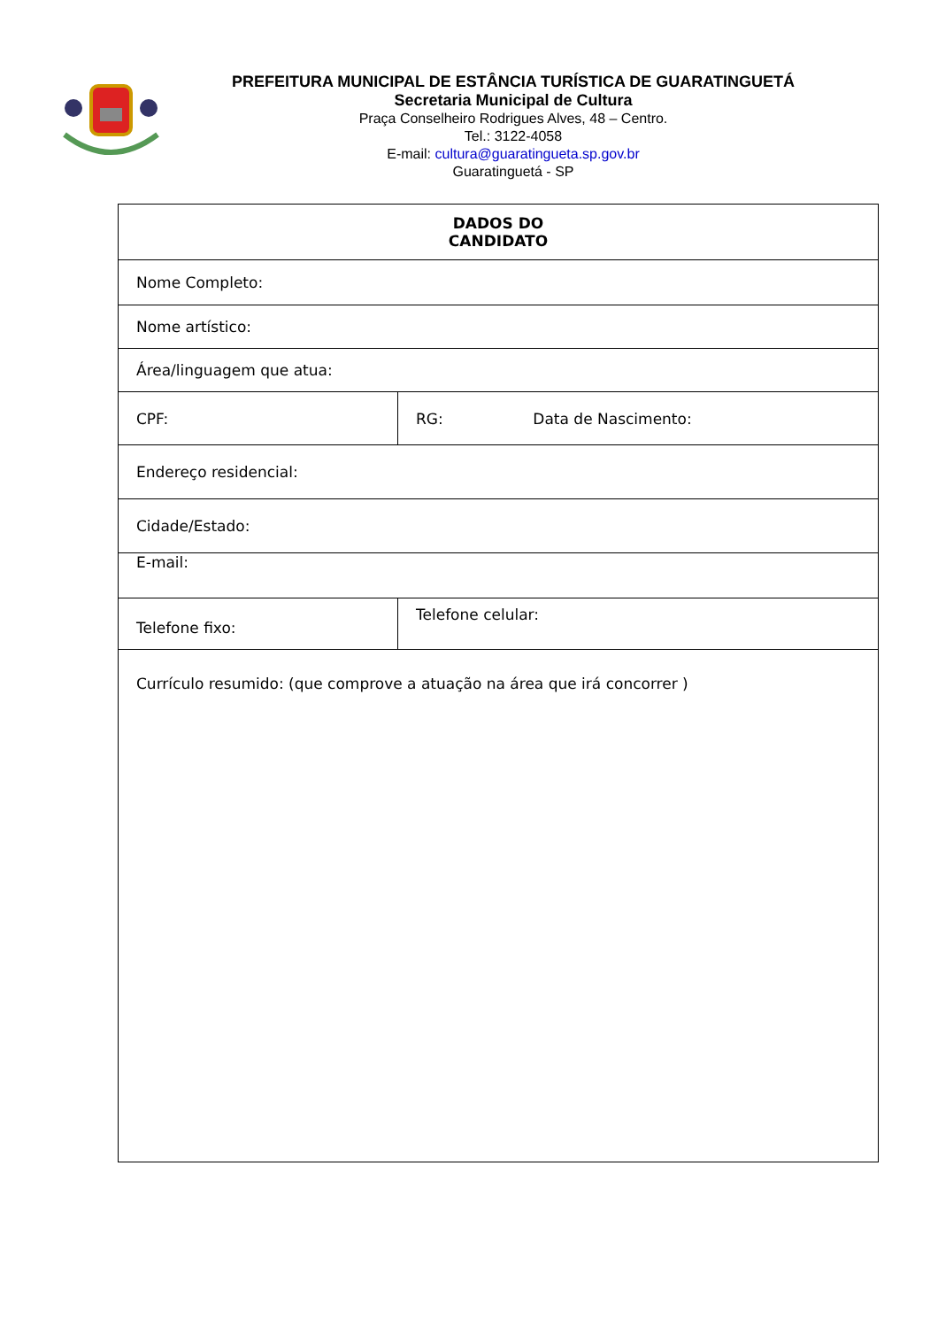PREFEITURA MUNICIPAL DE ESTÂNCIA TURÍSTICA DE GUARATINGUETÁ
Secretaria Municipal de Cultura
Praça Conselheiro Rodrigues Alves, 48 – Centro.
Tel.: 3122-4058
E-mail: cultura@guaratingueta.sp.gov.br
Guaratinguetá - SP
| DADOS DO CANDIDATO | | |
| Nome Completo: | | |
| Nome artístico: | | |
| Área/linguagem que atua: | | |
| CPF: | RG: | Data de Nascimento: |
| Endereço residencial: | | |
| Cidade/Estado: | | |
| E-mail: | | |
| Telefone fixo: | Telefone celular: | |
| Currículo resumido: (que comprove a atuação na área que irá concorrer ) | | |